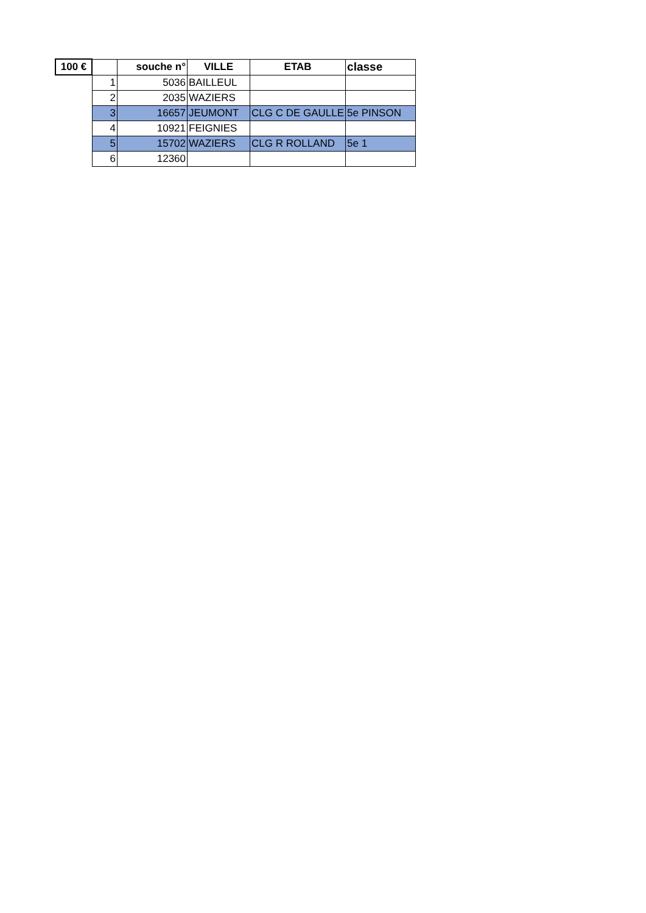| 100 € | | souche n° | VILLE | ETAB | classe |
| --- | --- | --- | --- | --- | --- |
| | 1 | 5036 | BAILLEUL | | |
| | 2 | 2035 | WAZIERS | | |
| | 3 | 16657 | JEUMONT | CLG C DE GAULLE | 5e PINSON |
| | 4 | 10921 | FEIGNIES | | |
| | 5 | 15702 | WAZIERS | CLG R ROLLAND | 5e 1 |
| | 6 | 12360 | | | |